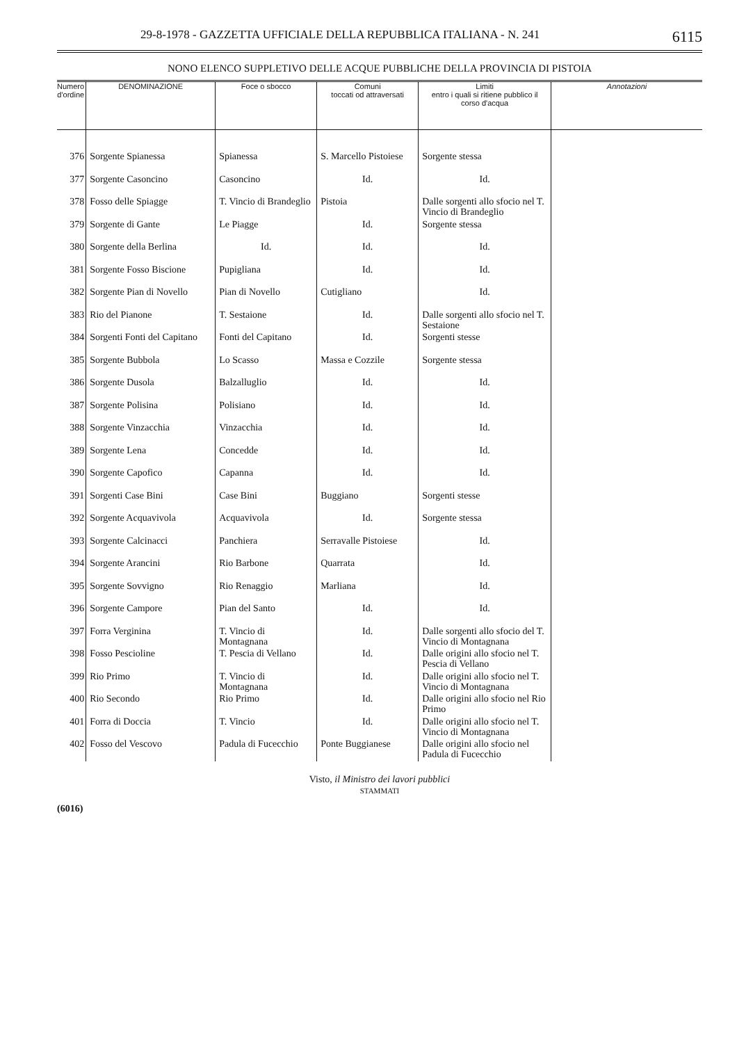29-8-1978 - GAZZETTA UFFICIALE DELLA REPUBBLICA ITALIANA - N. 241 6115
NONO ELENCO SUPPLETIVO DELLE ACQUE PUBBLICHE DELLA PROVINCIA DI PISTOIA
| Numero d'ordine | DENOMINAZIONE | Foce o sbocco | Comuni toccati od attraversati | Limiti entro i quali si ritiene pubblico il corso d'acqua | Annotazioni |
| --- | --- | --- | --- | --- | --- |
| 376 | Sorgente Spianessa | Spianessa | S. Marcello Pistoiese | Sorgente stessa | |
| 377 | Sorgente Casoncino | Casoncino | Id. | Id. | |
| 378 | Fosso delle Spiagge | T. Vincio di Brandeglio | Pistoia | Dalle sorgenti allo sfocio nel T. Vincio di Brandeglio | |
| 379 | Sorgente di Gante | Le Piagge | Id. | Sorgente stessa | |
| 380 | Sorgente della Berlina | Id. | Id. | Id. | |
| 381 | Sorgente Fosso Biscione | Pupigliana | Id. | Id. | |
| 382 | Sorgente Pian di Novello | Pian di Novello | Cutigliano | Id. | |
| 383 | Rio del Pianone | T. Sestaione | Id. | Dalle sorgenti allo sfocio nel T. Sestaione | |
| 384 | Sorgenti Fonti del Capitano | Fonti del Capitano | Id. | Sorgenti stesse | |
| 385 | Sorgente Bubbola | Lo Scasso | Massa e Cozzile | Sorgente stessa | |
| 386 | Sorgente Dusola | Balzalluglio | Id. | Id. | |
| 387 | Sorgente Polisina | Polisiano | Id. | Id. | |
| 388 | Sorgente Vinzacchia | Vinzacchia | Id. | Id. | |
| 389 | Sorgente Lena | Concedde | Id. | Id. | |
| 390 | Sorgente Capofico | Capanna | Id. | Id. | |
| 391 | Sorgenti Case Bini | Case Bini | Buggiano | Sorgenti stesse | |
| 392 | Sorgente Acquavivola | Acquavivola | Id. | Sorgente stessa | |
| 393 | Sorgente Calcinacci | Panchiera | Serravalle Pistoiese | Id. | |
| 394 | Sorgente Arancini | Rio Barbone | Quarrata | Id. | |
| 395 | Sorgente Sovvigno | Rio Renaggio | Marliana | Id. | |
| 396 | Sorgente Campore | Pian del Santo | Id. | Id. | |
| 397 | Forra Verginina | T. Vincio di Montagnana | Id. | Dalle sorgenti allo sfocio del T. Vincio di Montagnana | |
| 398 | Fosso Pescioline | T. Pescia di Vellano | Id. | Dalle origini allo sfocio nel T. Pescia di Vellano | |
| 399 | Rio Primo | T. Vincio di Montagnana | Id. | Dalle origini allo sfocio nel T. Vincio di Montagnana | |
| 400 | Rio Secondo | Rio Primo | Id. | Dalle origini allo sfocio nel Rio Primo | |
| 401 | Forra di Doccia | T. Vincio | Id. | Dalle origini allo sfocio nel T. Vincio di Montagnana | |
| 402 | Fosso del Vescovo | Padula di Fucecchio | Ponte Buggianese | Dalle origini allo sfocio nel Padula di Fucecchio | |
Visto, il Ministro dei lavori pubblici
STAMMATI
(6016)